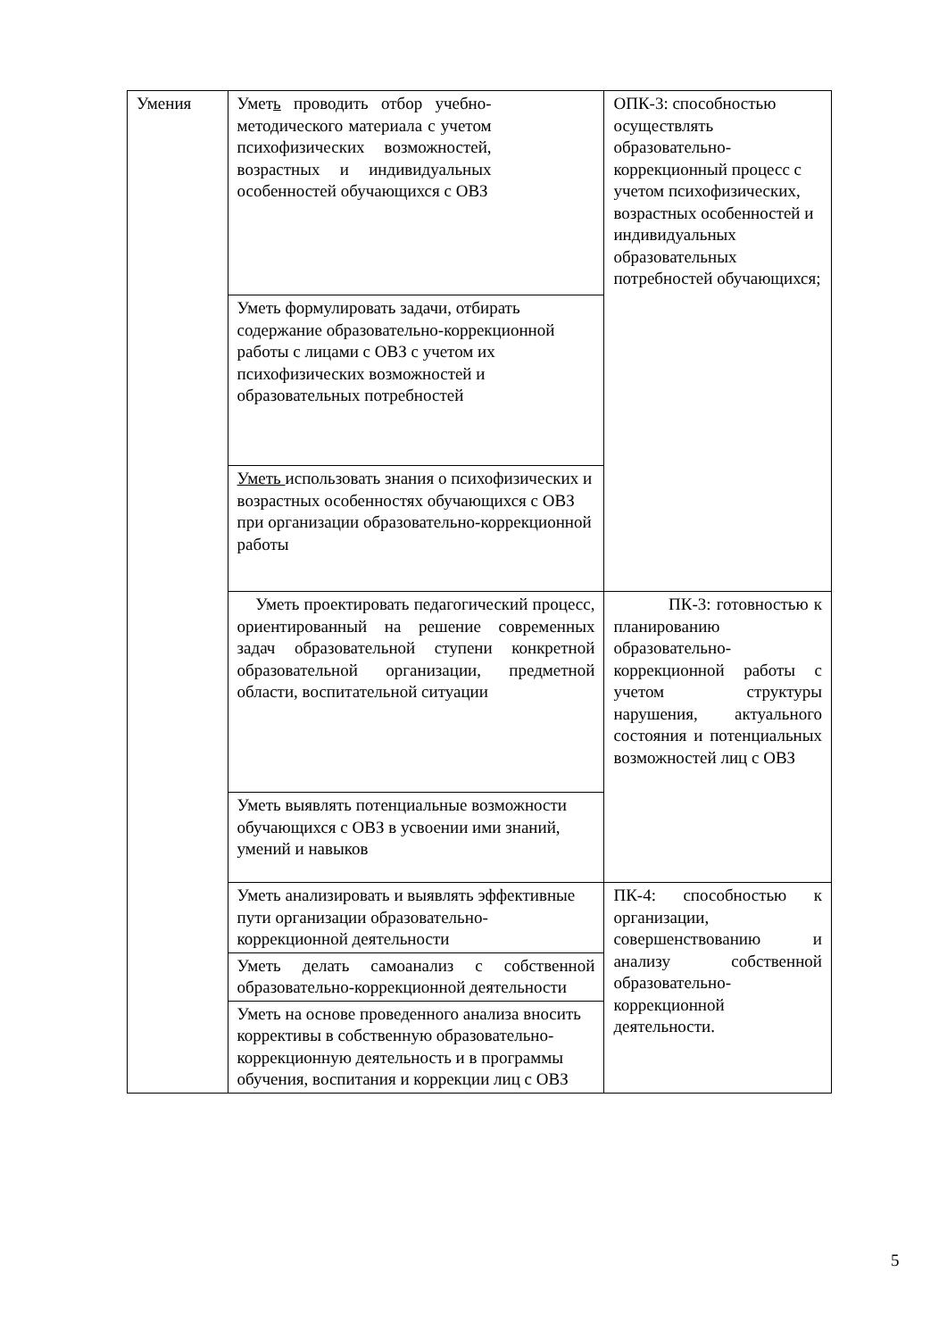| Умения | Умет ь проводить отбор учебно-методического материала с учетом психофизических возможностей, возрастных и индивидуальных особенностей обучающихся с ОВЗ | ОПК-3: способностью осуществлять образовательно-коррекционный процесс с учетом психофизических, возрастных особенностей и индивидуальных образовательных потребностей обучающихся; |
| | Уметь формулировать задачи, отбирать содержание образовательно-коррекционной работы с лицами с ОВЗ с учетом их психофизических возможностей и образовательных потребностей | |
| | Уметь использовать знания о психофизических и возрастных особенностях обучающихся с ОВЗ при организации образовательно-коррекционной работы | |
| | Уметь проектировать педагогический процесс, ориентированный на решение современных задач образовательной ступени конкретной образовательной организации, предметной области, воспитательной ситуации | ПК-3: готовностью к планированию образовательно-коррекционной работы с учетом структуры нарушения, актуального состояния и потенциальных возможностей лиц с ОВЗ |
| | Уметь выявлять потенциальные возможности обучающихся с ОВЗ в усвоении ими знаний, умений и навыков | |
| | Уметь анализировать и выявлять эффективные пути организации образовательно-коррекционной деятельности | ПК-4: способностью к организации, совершенствованию и анализу собственной образовательно-коррекционной деятельности. |
| | Уметь делать самоанализ с собственной образовательно-коррекционной деятельности | |
| | Уметь на основе проведенного анализа вносить коррективы в собственную образовательно-коррекционную деятельность и в программы обучения, воспитания и коррекции лиц с ОВЗ | |
5